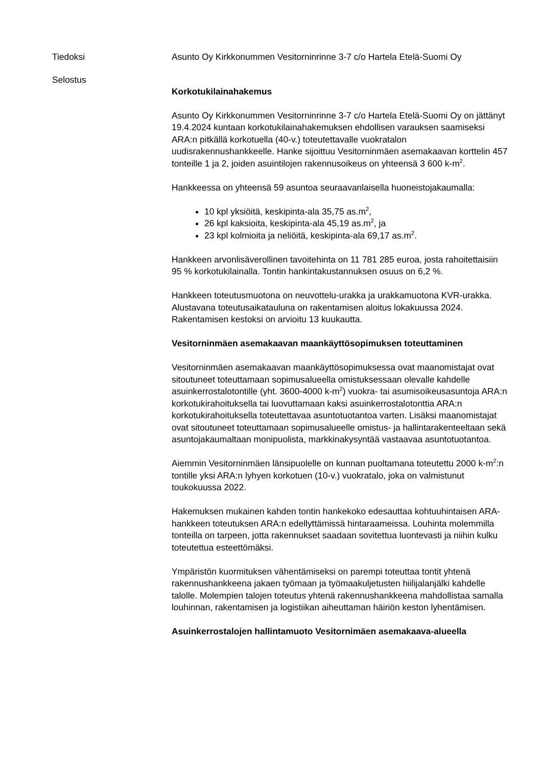Tiedoksi Asunto Oy Kirkkonummen Vesitorninrinne 3-7 c/o Hartela Etelä-Suomi Oy
Selostus
Korkotukilainahakemus
Asunto Oy Kirkkonummen Vesitorninrinne 3-7 c/o Hartela Etelä-Suomi Oy on jättänyt 19.4.2024 kuntaan korkotukilainahakemuksen ehdollisen varauksen saamiseksi ARA:n pitkällä korkotuella (40-v.) toteutettavalle vuokratalon uudisrakennushankkeelle. Hanke sijoittuu Vesitorninmäen asemakaavan korttelin 457 tonteille 1 ja 2, joiden asuintilojen rakennusoikeus on yhteensä 3 600 k-m<sup>2</sup>.
Hankkeessa on yhteensä 59 asuntoa seuraavanlaisella huoneistojakaumalla:
10 kpl yksiöitä, keskipinta-ala 35,75 as.m<sup>2</sup>,
26 kpl kaksioita, keskipinta-ala 45,19 as.m<sup>2</sup>, ja
23 kpl kolmioita ja neliöitä, keskipinta-ala 69,17 as.m<sup>2</sup>.
Hankkeen arvonlisäverollinen tavoitehinta on 11 781 285 euroa, josta rahoitettaisiin 95 % korkotukilainalla. Tontin hankintakustannuksen osuus on 6,2 %.
Hankkeen toteutusmuotona on neuvottelu-urakka ja urakkamuotona KVR-urakka. Alustavana toteutusaikatauluna on rakentamisen aloitus lokakuussa 2024. Rakentamisen kestoksi on arvioitu 13 kuukautta.
Vesitorninmäen asemakaavan maankäyttösopimuksen toteuttaminen
Vesitorninmäen asemakaavan maankäyttösopimuksessa ovat maanomistajat ovat sitoutuneet toteuttamaan sopimusalueella omistuksessaan olevalle kahdelle asuinkerrostalotontille (yht. 3600-4000 k-m<sup>2</sup>) vuokra- tai asumisoikeusasuntoja ARA:n korkotukirahoituksella tai luovuttamaan kaksi asuinkerrostalotonttia ARA:n korkotukirahoituksella toteutettavaa asuntotuotantoa varten. Lisäksi maanomistajat ovat sitoutuneet toteuttamaan sopimusalueelle omistus- ja hallintarakenteeltaan sekä asuntojakaumaltaan monipuolista, markkinakysyntää vastaavaa asuntotuotantoa.
Aiemmin Vesitorninmäen länsipuolelle on kunnan puoltamana toteutettu 2000 k-m<sup>2</sup>:n tontille yksi ARA:n lyhyen korkotuen (10-v.) vuokratalo, joka on valmistunut toukokuussa 2022.
Hakemuksen mukainen kahden tontin hankekoko edesauttaa kohtuuhintaisen ARA-hankkeen toteutuksen ARA:n edellyttämissä hintaraameissa. Louhinta molemmilla tonteilla on tarpeen, jotta rakennukset saadaan sovitettua luontevasti ja niihin kulku toteutettua esteettömäksi.
Ympäristön kuormituksen vähentämiseksi on parempi toteuttaa tontit yhtenä rakennushankkeena jakaen työmaan ja työmaakuljetusten hiilijalanjälki kahdelle talolle. Molempien talojen toteutus yhtenä rakennushankkeena mahdollistaa samalla louhinnan, rakentamisen ja logistiikan aiheuttaman häiriön keston lyhentämisen.
Asuinkerrostalojen hallintamuoto Vesitornimäen asemakaava-alueella